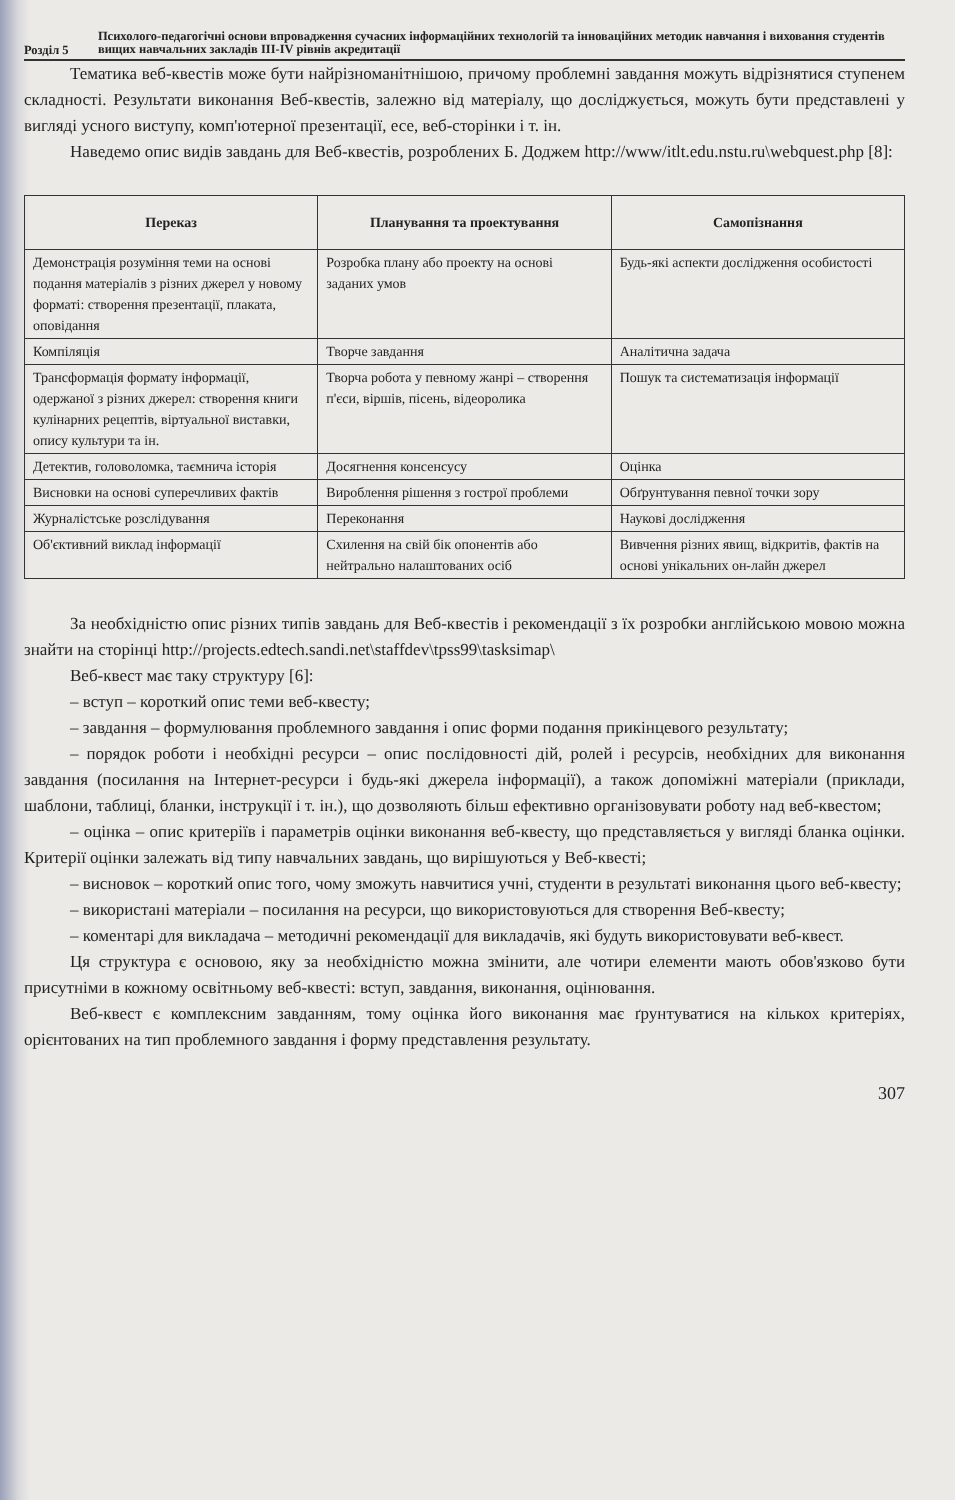Розділ 5
Психолого-педагогічні основи впровадження сучасних інформаційних технологій та інноваційних методик навчання і виховання студентів вищих навчальних закладів III-IV рівнів акредитації
Тематика веб-квестів може бути найрізноманітнішою, причому проблемні завдання можуть відрізнятися ступенем складності. Результати виконання Веб-квестів, залежно від матеріалу, що досліджується, можуть бути представлені у вигляді усного виступу, комп'ютерної презентації, есе, веб-сторінки і т. ін.
Наведемо опис видів завдань для Веб-квестів, розроблених Б. Доджем http://www/itlt.edu.nstu.ru\webquest.php [8]:
| Переказ | Планування та проектування | Самопізнання |
| --- | --- | --- |
| Демонстрація розуміння теми на основі подання матеріалів з різних джерел у новому форматі: створення презентації, плаката, оповідання | Розробка плану або проекту на основі заданих умов | Будь-які аспекти дослідження особистості |
| Компіляція | Творче завдання | Аналітична задача |
| Трансформація формату інформації, одержаної з різних джерел: створення книги кулінарних рецептів, віртуальної виставки, опису культури та ін. | Творча робота у певному жанрі – створення п'єси, віршів, пісень, відеоролика | Пошук та систематизація інформації |
| Детектив, головоломка, таємнича історія | Досягнення консенсусу | Оцінка |
| Висновки на основі суперечливих фактів | Вироблення рішення з гострої проблеми | Обґрунтування певної точки зору |
| Журналістське розслідування | Переконання | Наукові дослідження |
| Об'єктивний виклад інформації | Схилення на свій бік опонентів або нейтрально налаштованих осіб | Вивчення різних явищ, відкритів, фактів на основі унікальних он-лайн джерел |
За необхідністю опис різних типів завдань для Веб-квестів і рекомендації з їх розробки англійською мовою можна знайти на сторінці http://projects.edtech.sandi.net\staffdev\tpss99\tasksimap\
Веб-квест має таку структуру [6]:
– вступ – короткий опис теми веб-квесту;
– завдання – формулювання проблемного завдання і опис форми подання прикінцевого результату;
– порядок роботи і необхідні ресурси – опис послідовності дій, ролей і ресурсів, необхідних для виконання завдання (посилання на Інтернет-ресурси і будь-які джерела інформації), а також допоміжні матеріали (приклади, шаблони, таблиці, бланки, інструкції і т. ін.), що дозволяють більш ефективно організовувати роботу над веб-квестом;
– оцінка – опис критеріїв і параметрів оцінки виконання веб-квесту, що представляється у вигляді бланка оцінки. Критерії оцінки залежать від типу навчальних завдань, що вирішуються у Веб-квесті;
– висновок – короткий опис того, чому зможуть навчитися учні, студенти в результаті виконання цього веб-квесту;
– використані матеріали – посилання на ресурси, що використовуються для створення Веб-квесту;
– коментарі для викладача – методичні рекомендації для викладачів, які будуть використовувати веб-квест.
Ця структура є основою, яку за необхідністю можна змінити, але чотири елементи мають обов'язково бути присутніми в кожному освітньому веб-квесті: вступ, завдання, виконання, оцінювання.
Веб-квест є комплексним завданням, тому оцінка його виконання має ґрунтуватися на кількох критеріях, орієнтованих на тип проблемного завдання і форму представлення результату.
307